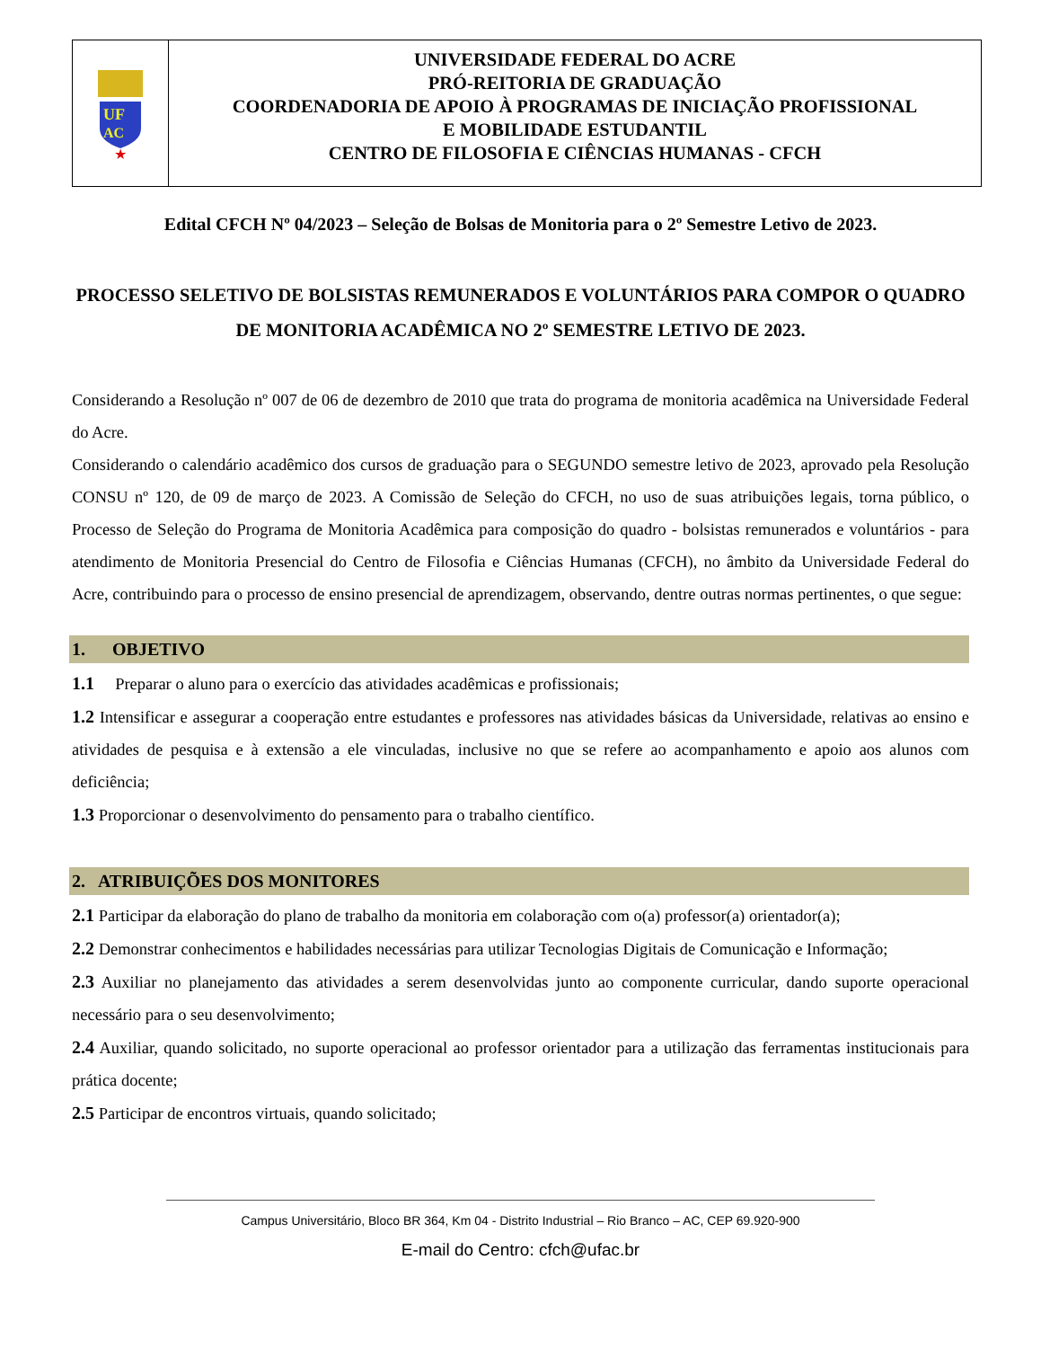UF
AC
★
UNIVERSIDADE FEDERAL DO ACRE
PRÓ-REITORIA DE GRADUAÇÃO
COORDENADORIA DE APOIO À PROGRAMAS DE INICIAÇÃO PROFISSIONAL
E MOBILIDADE ESTUDANTIL
CENTRO DE FILOSOFIA E CIÊNCIAS HUMANAS - CFCH
Edital CFCH Nº 04/2023 – Seleção de Bolsas de Monitoria para o 2º Semestre Letivo de 2023.
PROCESSO SELETIVO DE BOLSISTAS REMUNERADOS E VOLUNTÁRIOS PARA COMPOR O QUADRO DE MONITORIA ACADÊMICA NO 2º SEMESTRE LETIVO DE 2023.
Considerando a Resolução nº 007 de 06 de dezembro de 2010 que trata do programa de monitoria acadêmica na Universidade Federal do Acre.
Considerando o calendário acadêmico dos cursos de graduação para o SEGUNDO semestre letivo de 2023, aprovado pela Resolução CONSU nº 120, de 09 de março de 2023. A Comissão de Seleção do CFCH, no uso de suas atribuições legais, torna público, o Processo de Seleção do Programa de Monitoria Acadêmica para composição do quadro - bolsistas remunerados e voluntários - para atendimento de Monitoria Presencial do Centro de Filosofia e Ciências Humanas (CFCH), no âmbito da Universidade Federal do Acre, contribuindo para o processo de ensino presencial de aprendizagem, observando, dentre outras normas pertinentes, o que segue:
1. OBJETIVO
1.1 Preparar o aluno para o exercício das atividades acadêmicas e profissionais;
1.2 Intensificar e assegurar a cooperação entre estudantes e professores nas atividades básicas da Universidade, relativas ao ensino e atividades de pesquisa e à extensão a ele vinculadas, inclusive no que se refere ao acompanhamento e apoio aos alunos com deficiência;
1.3 Proporcionar o desenvolvimento do pensamento para o trabalho científico.
2. ATRIBUIÇÕES DOS MONITORES
2.1 Participar da elaboração do plano de trabalho da monitoria em colaboração com o(a) professor(a) orientador(a);
2.2 Demonstrar conhecimentos e habilidades necessárias para utilizar Tecnologias Digitais de Comunicação e Informação;
2.3 Auxiliar no planejamento das atividades a serem desenvolvidas junto ao componente curricular, dando suporte operacional necessário para o seu desenvolvimento;
2.4 Auxiliar, quando solicitado, no suporte operacional ao professor orientador para a utilização das ferramentas institucionais para prática docente;
2.5 Participar de encontros virtuais, quando solicitado;
Campus Universitário, Bloco BR 364, Km 04 - Distrito Industrial – Rio Branco – AC, CEP 69.920-900
E-mail do Centro: cfch@ufac.br